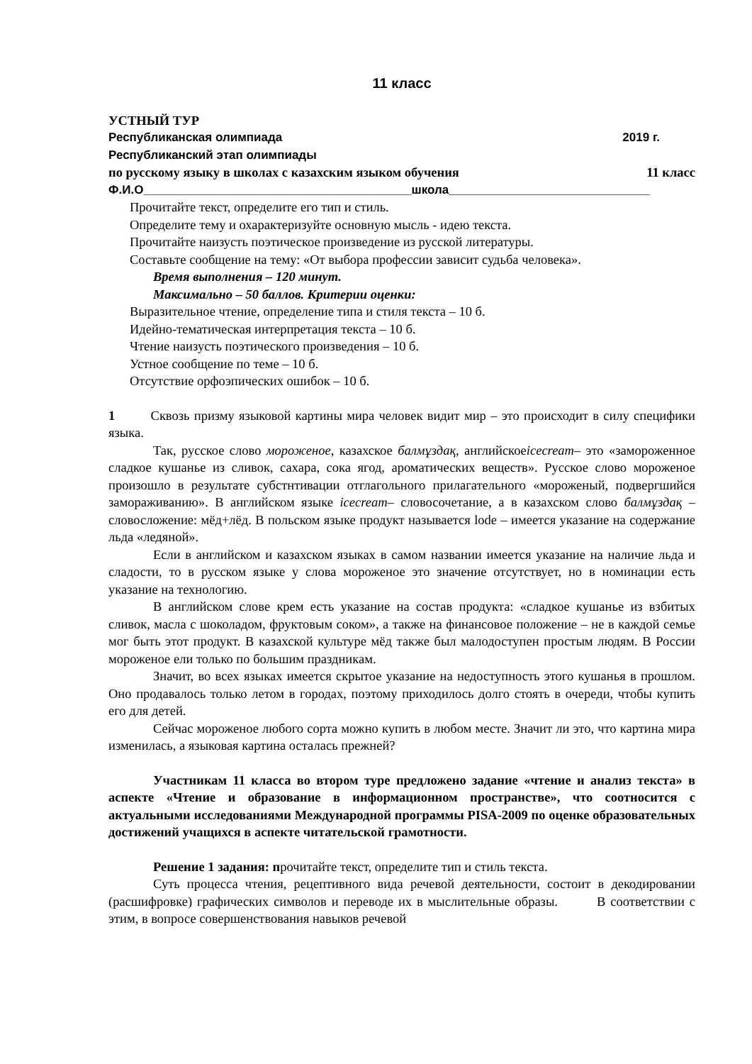11 класс
УСТНЫЙ ТУР
Республиканская олимпиада 2019 г.
Республиканский этап олимпиады
по русскому языку в школах с казахским языком обучения 11 класс
Ф.И.О________________________________________школа______________________________
Прочитайте текст, определите его тип и стиль.
Определите тему и охарактеризуйте основную мысль - идею текста.
Прочитайте наизусть поэтическое произведение из русской литературы.
Составьте сообщение на тему: «От выбора профессии зависит судьба человека».
Время выполнения – 120 минут.
Максимально – 50 баллов. Критерии оценки:
Выразительное чтение, определение типа и стиля текста – 10 б.
Идейно-тематическая интерпретация текста – 10 б.
Чтение наизусть поэтического произведения – 10 б.
Устное сообщение по теме – 10 б.
Отсутствие орфоэпических ошибок – 10 б.
1 Сквозь призму языковой картины мира человек видит мир – это происходит в силу специфики языка.
Так, русское слово мороженое, казахское балмұздақ, английскоеicecream– это «замороженное сладкое кушанье из сливок, сахара, сока ягод, ароматических веществ». Русское слово мороженое произошло в результате субстнтивации отглагольного прилагательного «мороженый, подвергшийся замораживанию». В английском языке icecream– словосочетание, а в казахском слово балмұздақ – словосложение: мёд+лёд. В польском языке продукт называется lode – имеется указание на содержание льда «ледяной».
Если в английском и казахском языках в самом названии имеется указание на наличие льда и сладости, то в русском языке у слова мороженое это значение отсутствует, но в номинации есть указание на технологию.
В английском слове крем есть указание на состав продукта: «сладкое кушанье из взбитых сливок, масла с шоколадом, фруктовым соком», а также на финансовое положение – не в каждой семье мог быть этот продукт. В казахской культуре мёд также был малодоступен простым людям. В России мороженое ели только по большим праздникам.
Значит, во всех языках имеется скрытое указание на недоступность этого кушанья в прошлом. Оно продавалось только летом в городах, поэтому приходилось долго стоять в очереди, чтобы купить его для детей.
Сейчас мороженое любого сорта можно купить в любом месте. Значит ли это, что картина мира изменилась, а языковая картина осталась прежней?
Участникам 11 класса во втором туре предложено задание «чтение и анализ текста» в аспекте «Чтение и образование в информационном пространстве», что соотносится с актуальными исследованиями Международной программы PISA-2009 по оценке образовательных достижений учащихся в аспекте читательской грамотности.
Решение 1 задания: прочитайте текст, определите тип и стиль текста.
Суть процесса чтения, рецептивного вида речевой деятельности, состоит в декодировании (расшифровке) графических символов и переводе их в мыслительные образы. В соответствии с этим, в вопросе совершенствования навыков речевой